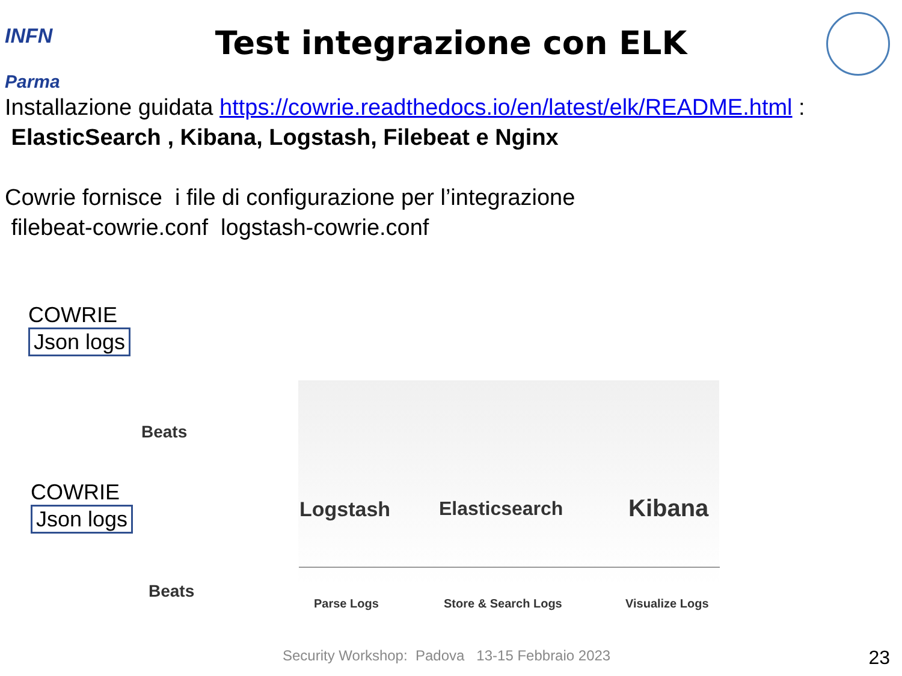INFN
Parma
Test integrazione con ELK
Installazione guidata https://cowrie.readthedocs.io/en/latest/elk/README.html :
ElasticSearch , Kibana, Logstash, Filebeat e Nginx
Cowrie fornisce i file di configurazione per l’integrazione
filebeat-cowrie.conf logstash-cowrie.conf
COWRIE
Json logs
Beats
COWRIE
Json logs
Beats
Logstash Elasticsearch Kibana
Parse Logs Store & Search Logs Visualize Logs
Security Workshop: Padova 13-15 Febbraio 2023
23